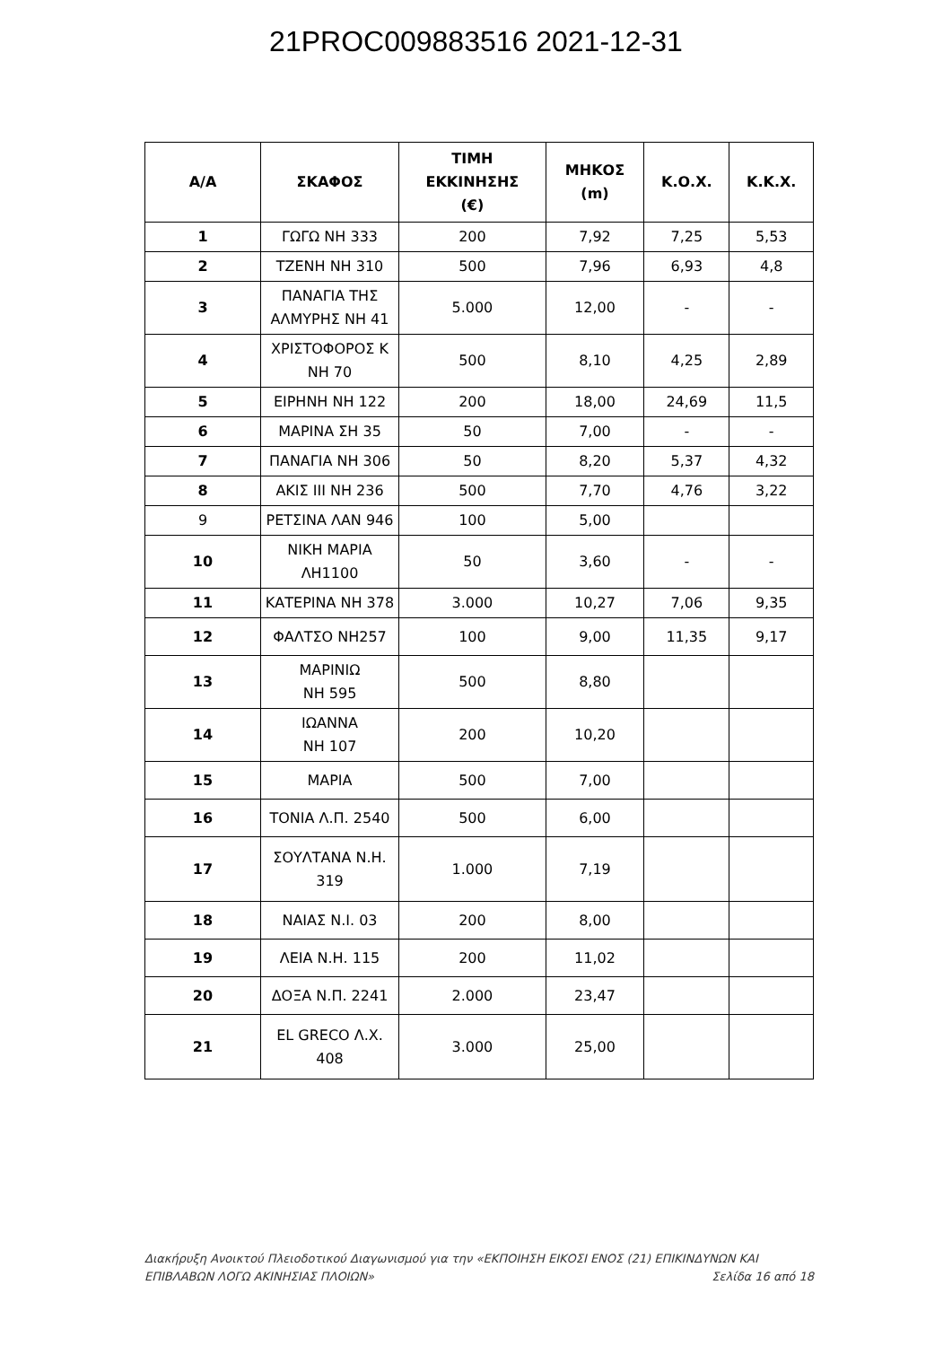21PROC009883516 2021-12-31
| Α/Α | ΣΚΑΦΟΣ | ΤΙΜΗ ΕΚΚΙΝΗΣΗΣ (€) | ΜΗΚΟΣ (m) | Κ.Ο.Χ. | Κ.Κ.Χ. |
| --- | --- | --- | --- | --- | --- |
| 1 | ΓΩΓΩ ΝΗ 333 | 200 | 7,92 | 7,25 | 5,53 |
| 2 | ΤΖΕΝΗ ΝΗ 310 | 500 | 7,96 | 6,93 | 4,8 |
| 3 | ΠΑΝΑΓΙΑ ΤΗΣ ΑΛΜΥΡΗΣ ΝΗ 41 | 5.000 | 12,00 | - | - |
| 4 | ΧΡΙΣΤΟΦΟΡΟΣ Κ ΝΗ 70 | 500 | 8,10 | 4,25 | 2,89 |
| 5 | ΕΙΡΗΝΗ ΝΗ 122 | 200 | 18,00 | 24,69 | 11,5 |
| 6 | ΜΑΡΙΝΑ ΣΗ 35 | 50 | 7,00 | - | - |
| 7 | ΠΑΝΑΓΙΑ ΝΗ 306 | 50 | 8,20 | 5,37 | 4,32 |
| 8 | ΑΚΙΣ ΙΙΙ ΝΗ 236 | 500 | 7,70 | 4,76 | 3,22 |
| 9 | ΡΕΤΣΙΝΑ ΛΑΝ 946 | 100 | 5,00 | | |
| 10 | ΝΙΚΗ ΜΑΡΙΑ ΛΗ1100 | 50 | 3,60 | - | - |
| 11 | ΚΑΤΕΡΙΝΑ ΝΗ 378 | 3.000 | 10,27 | 7,06 | 9,35 |
| 12 | ΦΑΛΤΣΟ ΝΗ257 | 100 | 9,00 | 11,35 | 9,17 |
| 13 | ΜΑΡΙΝΙΩ ΝΗ 595 | 500 | 8,80 | | |
| 14 | ΙΩΑΝΝΑ ΝΗ 107 | 200 | 10,20 | | |
| 15 | ΜΑΡΙΑ | 500 | 7,00 | | |
| 16 | ΤΟΝΙΑ Λ.Π. 2540 | 500 | 6,00 | | |
| 17 | ΣΟΥΛΤΑΝΑ Ν.Η. 319 | 1.000 | 7,19 | | |
| 18 | ΝΑΙΑΣ Ν.Ι. 03 | 200 | 8,00 | | |
| 19 | ΛΕΙΑ Ν.Η. 115 | 200 | 11,02 | | |
| 20 | ΔΟΞΑ Ν.Π. 2241 | 2.000 | 23,47 | | |
| 21 | EL GRECO Λ.Χ. 408 | 3.000 | 25,00 | | |
Διακήρυξη Ανοικτού Πλειοδοτικού Διαγωνισμού για την «ΕΚΠΟΙΗΣΗ ΕΙΚΟΣΙ ΕΝΟΣ (21) ΕΠΙΚΙΝΔΥΝΩΝ ΚΑΙ ΕΠΙΒΛΑΒΩΝ ΛΟΓΩ ΑΚΙΝΗΣΙΑΣ ΠΛΟΙΩΝ» Σελίδα 16 από 18